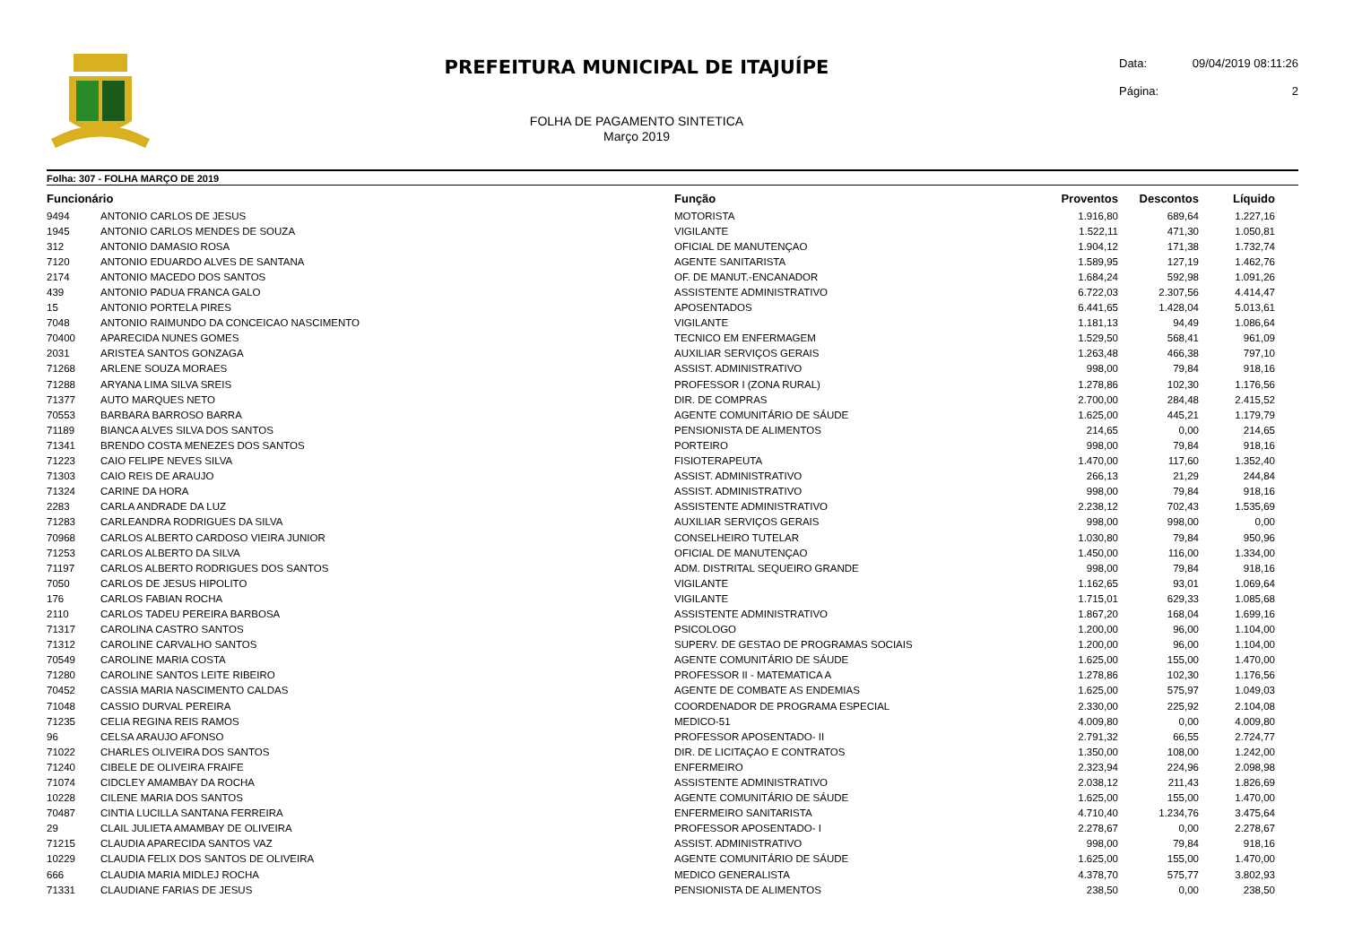PREFEITURA MUNICIPAL DE ITAJUÍPE
FOLHA DE PAGAMENTO SINTETICA
Março 2019
Data: 09/04/2019 08:11:26
Página: 2
Folha: 307 - FOLHA MARÇO DE 2019
| Funcionário | | Função | Proventos | Descontos | Líquido | |
| --- | --- | --- | --- | --- | --- | --- |
| 9494 | ANTONIO CARLOS DE JESUS | MOTORISTA | 1.916,80 | 689,64 | 1.227,16 | |
| 1945 | ANTONIO CARLOS MENDES DE SOUZA | VIGILANTE | 1.522,11 | 471,30 | 1.050,81 | |
| 312 | ANTONIO DAMASIO ROSA | OFICIAL DE MANUTENÇAO | 1.904,12 | 171,38 | 1.732,74 | |
| 7120 | ANTONIO EDUARDO ALVES DE SANTANA | AGENTE SANITARISTA | 1.589,95 | 127,19 | 1.462,76 | |
| 2174 | ANTONIO MACEDO DOS SANTOS | OF. DE MANUT.-ENCANADOR | 1.684,24 | 592,98 | 1.091,26 | |
| 439 | ANTONIO PADUA FRANCA GALO | ASSISTENTE ADMINISTRATIVO | 6.722,03 | 2.307,56 | 4.414,47 | |
| 15 | ANTONIO PORTELA PIRES | APOSENTADOS | 6.441,65 | 1.428,04 | 5.013,61 | |
| 7048 | ANTONIO RAIMUNDO DA CONCEICAO NASCIMENTO | VIGILANTE | 1.181,13 | 94,49 | 1.086,64 | |
| 70400 | APARECIDA NUNES GOMES | TECNICO EM ENFERMAGEM | 1.529,50 | 568,41 | 961,09 | |
| 2031 | ARISTEA SANTOS GONZAGA | AUXILIAR SERVIÇOS GERAIS | 1.263,48 | 466,38 | 797,10 | |
| 71268 | ARLENE SOUZA MORAES | ASSIST. ADMINISTRATIVO | 998,00 | 79,84 | 918,16 | |
| 71288 | ARYANA LIMA SILVA SREIS | PROFESSOR I (ZONA RURAL) | 1.278,86 | 102,30 | 1.176,56 | |
| 71377 | AUTO MARQUES NETO | DIR. DE COMPRAS | 2.700,00 | 284,48 | 2.415,52 | |
| 70553 | BARBARA BARROSO BARRA | AGENTE COMUNITÁRIO DE SÁUDE | 1.625,00 | 445,21 | 1.179,79 | |
| 71189 | BIANCA ALVES SILVA DOS SANTOS | PENSIONISTA DE ALIMENTOS | 214,65 | 0,00 | 214,65 | |
| 71341 | BRENDO COSTA MENEZES DOS SANTOS | PORTEIRO | 998,00 | 79,84 | 918,16 | |
| 71223 | CAIO FELIPE NEVES SILVA | FISIOTERAPEUTA | 1.470,00 | 117,60 | 1.352,40 | |
| 71303 | CAIO REIS DE ARAUJO | ASSIST. ADMINISTRATIVO | 266,13 | 21,29 | 244,84 | |
| 71324 | CARINE DA HORA | ASSIST. ADMINISTRATIVO | 998,00 | 79,84 | 918,16 | |
| 2283 | CARLA ANDRADE DA LUZ | ASSISTENTE ADMINISTRATIVO | 2.238,12 | 702,43 | 1.535,69 | |
| 71283 | CARLEANDRA RODRIGUES DA SILVA | AUXILIAR SERVIÇOS GERAIS | 998,00 | 998,00 | 0,00 | |
| 70968 | CARLOS ALBERTO CARDOSO VIEIRA JUNIOR | CONSELHEIRO TUTELAR | 1.030,80 | 79,84 | 950,96 | |
| 71253 | CARLOS ALBERTO DA SILVA | OFICIAL DE MANUTENÇAO | 1.450,00 | 116,00 | 1.334,00 | |
| 71197 | CARLOS ALBERTO RODRIGUES DOS SANTOS | ADM. DISTRITAL SEQUEIRO GRANDE | 998,00 | 79,84 | 918,16 | |
| 7050 | CARLOS DE JESUS HIPOLITO | VIGILANTE | 1.162,65 | 93,01 | 1.069,64 | |
| 176 | CARLOS FABIAN ROCHA | VIGILANTE | 1.715,01 | 629,33 | 1.085,68 | |
| 2110 | CARLOS TADEU PEREIRA BARBOSA | ASSISTENTE ADMINISTRATIVO | 1.867,20 | 168,04 | 1.699,16 | |
| 71317 | CAROLINA CASTRO SANTOS | PSICOLOGO | 1.200,00 | 96,00 | 1.104,00 | |
| 71312 | CAROLINE CARVALHO SANTOS | SUPERV. DE GESTAO DE PROGRAMAS SOCIAIS | 1.200,00 | 96,00 | 1.104,00 | |
| 70549 | CAROLINE MARIA COSTA | AGENTE COMUNITÁRIO DE SÁUDE | 1.625,00 | 155,00 | 1.470,00 | |
| 71280 | CAROLINE SANTOS LEITE RIBEIRO | PROFESSOR II - MATEMATICA A | 1.278,86 | 102,30 | 1.176,56 | |
| 70452 | CASSIA MARIA NASCIMENTO CALDAS | AGENTE DE COMBATE AS ENDEMIAS | 1.625,00 | 575,97 | 1.049,03 | |
| 71048 | CASSIO DURVAL PEREIRA | COORDENADOR DE PROGRAMA ESPECIAL | 2.330,00 | 225,92 | 2.104,08 | |
| 71235 | CELIA REGINA REIS RAMOS | MEDICO-51 | 4.009,80 | 0,00 | 4.009,80 | |
| 96 | CELSA ARAUJO AFONSO | PROFESSOR APOSENTADO- II | 2.791,32 | 66,55 | 2.724,77 | |
| 71022 | CHARLES OLIVEIRA DOS SANTOS | DIR. DE LICITAÇAO E CONTRATOS | 1.350,00 | 108,00 | 1.242,00 | |
| 71240 | CIBELE DE OLIVEIRA FRAIFE | ENFERMEIRO | 2.323,94 | 224,96 | 2.098,98 | |
| 71074 | CIDCLEY AMAMBAY DA ROCHA | ASSISTENTE ADMINISTRATIVO | 2.038,12 | 211,43 | 1.826,69 | |
| 10228 | CILENE MARIA DOS SANTOS | AGENTE COMUNITÁRIO DE SÁUDE | 1.625,00 | 155,00 | 1.470,00 | |
| 70487 | CINTIA LUCILLA SANTANA FERREIRA | ENFERMEIRO SANITARISTA | 4.710,40 | 1.234,76 | 3.475,64 | |
| 29 | CLAIL JULIETA AMAMBAY DE OLIVEIRA | PROFESSOR APOSENTADO- I | 2.278,67 | 0,00 | 2.278,67 | |
| 71215 | CLAUDIA APARECIDA SANTOS VAZ | ASSIST. ADMINISTRATIVO | 998,00 | 79,84 | 918,16 | |
| 10229 | CLAUDIA FELIX DOS SANTOS DE OLIVEIRA | AGENTE COMUNITÁRIO DE SÁUDE | 1.625,00 | 155,00 | 1.470,00 | |
| 666 | CLAUDIA MARIA MIDLEJ ROCHA | MEDICO GENERALISTA | 4.378,70 | 575,77 | 3.802,93 | |
| 71331 | CLAUDIANE FARIAS DE JESUS | PENSIONISTA DE ALIMENTOS | 238,50 | 0,00 | 238,50 | |